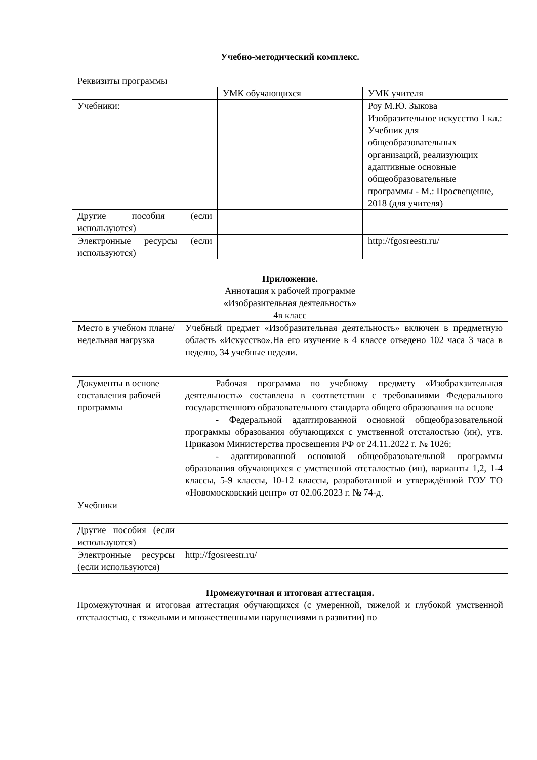Учебно-методический комплекс.
| Реквизиты программы | | |
| | УМК обучающихся | УМК учителя |
| Учебники: | | Роу М.Ю. Зыкова Изобразительное искусство 1 кл.: Учебник для общеобразовательных организаций, реализующих адаптивные основные общеобразовательные программы - М.: Просвещение, 2018 (для учителя) |
| Другие пособия (если используются) | | |
| Электронные ресурсы (если используются) | | http://fgosreestr.ru/ |
Приложение.
Аннотация к рабочей программе
«Изобразительная деятельность»
4в класс
| Место в учебном плане/недельная нагрузка | Учебный предмет «Изобразительная деятельность» включен в предметную область «Искусство».На его изучение в 4 классе отведено 102 часа 3 часа в неделю, 34 учебные недели. |
| Документы в основе составления рабочей программы | Рабочая программа по учебному предмету «Изобрахзительная деятельность» составлена в соответствии с требованиями Федерального государственного образовательного стандарта общего образования на основе - Федеральной адаптированной основной общеобразовательной программы образования обучающихся с умственной отсталостью (ин), утв. Приказом Министерства просвещения РФ от 24.11.2022 г. № 1026; - адаптированной основной общеобразовательной программы образования обучающихся с умственной отсталостью (ин), варианты 1,2, 1-4 классы, 5-9 классы, 10-12 классы, разработанной и утверждённой ГОУ ТО «Новомосковский центр» от 02.06.2023 г. № 74-д. |
| Учебники | |
| Другие пособия (если используются) | |
| Электронные ресурсы (если используются) | http://fgosreestr.ru/ |
Промежуточная и итоговая аттестация.
Промежуточная и итоговая аттестация обучающихся (с умеренной, тяжелой и глубокой умственной отсталостью, с тяжелыми и множественными нарушениями в развитии) по